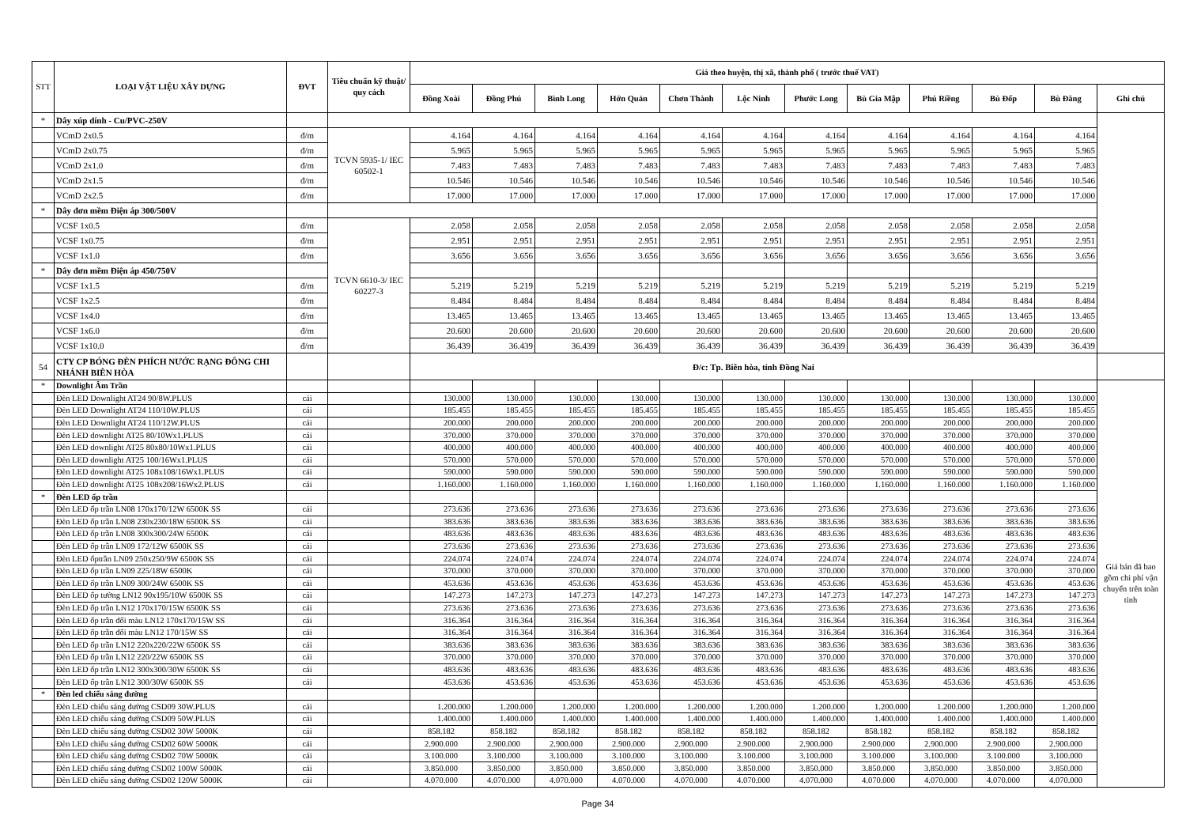| STT | LOẠI VẬT LIỆU XÂY DỰNG | ĐVT | Tiêu chuẩn kỹ thuật/ quy cách | Giá theo huyện, thị xã, thành phố ( trước thuế VAT) | | | | | | | | | | | |
| --- | --- | --- | --- | --- | --- | --- | --- | --- | --- | --- | --- | --- | --- | --- | --- |
| | | | | Đồng Xoài | Đồng Phú | Bình Long | Hớn Quản | Chơn Thành | Lộc Ninh | Phước Long | Bù Gia Mập | Phú Riềng | Bù Đốp | Bù Đăng | Ghi chú |
| * | Dây xúp dính - Cu/PVC-250V | | | | | | | | | | | | | | |
| | VCmD 2x0.5 | đ/m | TCVN 5935-1/ IEC 60502-1 | 4.164 | 4.164 | 4.164 | 4.164 | 4.164 | 4.164 | 4.164 | 4.164 | 4.164 | 4.164 | 4.164 | |
| | VCmD 2x0.75 | đ/m | | 5.965 | 5.965 | 5.965 | 5.965 | 5.965 | 5.965 | 5.965 | 5.965 | 5.965 | 5.965 | 5.965 | |
| | VCmD 2x1.0 | đ/m | | 7.483 | 7.483 | 7.483 | 7.483 | 7.483 | 7.483 | 7.483 | 7.483 | 7.483 | 7.483 | 7.483 | |
| | VCmD 2x1.5 | đ/m | | 10.546 | 10.546 | 10.546 | 10.546 | 10.546 | 10.546 | 10.546 | 10.546 | 10.546 | 10.546 | 10.546 | |
| | VCmD 2x2.5 | đ/m | | 17.000 | 17.000 | 17.000 | 17.000 | 17.000 | 17.000 | 17.000 | 17.000 | 17.000 | 17.000 | 17.000 | |
| * | Dây đơn mềm Điện áp 300/500V | | | | | | | | | | | | | | |
| | VCSF 1x0.5 | đ/m | TCVN 6610-3/ IEC 60227-3 | 2.058 | 2.058 | 2.058 | 2.058 | 2.058 | 2.058 | 2.058 | 2.058 | 2.058 | 2.058 | 2.058 | |
| | VCSF 1x0.75 | đ/m | | 2.951 | 2.951 | 2.951 | 2.951 | 2.951 | 2.951 | 2.951 | 2.951 | 2.951 | 2.951 | 2.951 | |
| | VCSF 1x1.0 | đ/m | | 3.656 | 3.656 | 3.656 | 3.656 | 3.656 | 3.656 | 3.656 | 3.656 | 3.656 | 3.656 | 3.656 | |
| * | Dây đơn mềm Điện áp 450/750V | | | | | | | | | | | | | | |
| | VCSF 1x1.5 | đ/m | | 5.219 | 5.219 | 5.219 | 5.219 | 5.219 | 5.219 | 5.219 | 5.219 | 5.219 | 5.219 | 5.219 | |
| | VCSF 1x2.5 | đ/m | | 8.484 | 8.484 | 8.484 | 8.484 | 8.484 | 8.484 | 8.484 | 8.484 | 8.484 | 8.484 | 8.484 | |
| | VCSF 1x4.0 | đ/m | | 13.465 | 13.465 | 13.465 | 13.465 | 13.465 | 13.465 | 13.465 | 13.465 | 13.465 | 13.465 | 13.465 | |
| | VCSF 1x6.0 | đ/m | | 20.600 | 20.600 | 20.600 | 20.600 | 20.600 | 20.600 | 20.600 | 20.600 | 20.600 | 20.600 | 20.600 | |
| | VCSF 1x10.0 | đ/m | | 36.439 | 36.439 | 36.439 | 36.439 | 36.439 | 36.439 | 36.439 | 36.439 | 36.439 | 36.439 | 36.439 | |
| 54 | CTY CP BÓNG ĐÈN PHÍCH NƯỚC RẠNG ĐÔNG CHI NHÁNH BIÊN HÒA | | | Đ/c: Tp. Biên hòa, tỉnh Đồng Nai | | | | | | | | | | | |
| * | Downlight Âm Trần | | | | | | | | | | | | | | Giá bán đã bao gồm chi phí vận chuyển trên toàn tỉnh |
| | Đèn LED Downlight AT24 90/8W.PLUS | cái | | 130.000 | 130.000 | 130.000 | 130.000 | 130.000 | 130.000 | 130.000 | 130.000 | 130.000 | 130.000 | 130.000 | |
| | Đèn LED Downlight AT24 110/10W.PLUS | cái | | 185.455 | 185.455 | 185.455 | 185.455 | 185.455 | 185.455 | 185.455 | 185.455 | 185.455 | 185.455 | 185.455 | |
| | Đèn LED Downlight AT24 110/12W.PLUS | cái | | 200.000 | 200.000 | 200.000 | 200.000 | 200.000 | 200.000 | 200.000 | 200.000 | 200.000 | 200.000 | 200.000 | |
| | Đèn LED downlight AT25 80/10Wx1.PLUS | cái | | 370.000 | 370.000 | 370.000 | 370.000 | 370.000 | 370.000 | 370.000 | 370.000 | 370.000 | 370.000 | 370.000 | |
| | Đèn LED downlight AT25 80x80/10Wx1.PLUS | cái | | 400.000 | 400.000 | 400.000 | 400.000 | 400.000 | 400.000 | 400.000 | 400.000 | 400.000 | 400.000 | 400.000 | |
| | Đèn LED downlight AT25 100/16Wx1.PLUS | cái | | 570.000 | 570.000 | 570.000 | 570.000 | 570.000 | 570.000 | 570.000 | 570.000 | 570.000 | 570.000 | 570.000 | |
| | Đèn LED downlight AT25 108x108/16Wx1.PLUS | cái | | 590.000 | 590.000 | 590.000 | 590.000 | 590.000 | 590.000 | 590.000 | 590.000 | 590.000 | 590.000 | 590.000 | |
| | Đèn LED downlight AT25 108x208/16Wx2.PLUS | cái | | 1.160.000 | 1.160.000 | 1.160.000 | 1.160.000 | 1.160.000 | 1.160.000 | 1.160.000 | 1.160.000 | 1.160.000 | 1.160.000 | 1.160.000 | |
| * | Đèn LED ốp trần | | | | | | | | | | | | | | |
| | Đèn LED ốp trần LN08 170x170/12W 6500K SS | cái | | 273.636 | 273.636 | 273.636 | 273.636 | 273.636 | 273.636 | 273.636 | 273.636 | 273.636 | 273.636 | 273.636 | |
| | Đèn LED ốp trần LN08 230x230/18W 6500K SS | cái | | 383.636 | 383.636 | 383.636 | 383.636 | 383.636 | 383.636 | 383.636 | 383.636 | 383.636 | 383.636 | 383.636 | |
| | Đèn LED ốp trần LN08 300x300/24W 6500K | cái | | 483.636 | 483.636 | 483.636 | 483.636 | 483.636 | 483.636 | 483.636 | 483.636 | 483.636 | 483.636 | 483.636 | |
| | Đèn LED ốp trần LN09 172/12W 6500K SS | cái | | 273.636 | 273.636 | 273.636 | 273.636 | 273.636 | 273.636 | 273.636 | 273.636 | 273.636 | 273.636 | 273.636 | |
| | Đèn LED ốptrần LN09 250x250/9W 6500K SS | cái | | 224.074 | 224.074 | 224.074 | 224.074 | 224.074 | 224.074 | 224.074 | 224.074 | 224.074 | 224.074 | 224.074 | |
| | Đèn LED ốp trần LN09 225/18W 6500K | cái | | 370.000 | 370.000 | 370.000 | 370.000 | 370.000 | 370.000 | 370.000 | 370.000 | 370.000 | 370.000 | 370.000 | |
| | Đèn LED ốp trần LN09 300/24W 6500K SS | cái | | 453.636 | 453.636 | 453.636 | 453.636 | 453.636 | 453.636 | 453.636 | 453.636 | 453.636 | 453.636 | 453.636 | |
| | Đèn LED ốp tường LN12 90x195/10W 6500K SS | cái | | 147.273 | 147.273 | 147.273 | 147.273 | 147.273 | 147.273 | 147.273 | 147.273 | 147.273 | 147.273 | 147.273 | |
| | Đèn LED ốp trần LN12 170x170/15W 6500K SS | cái | | 273.636 | 273.636 | 273.636 | 273.636 | 273.636 | 273.636 | 273.636 | 273.636 | 273.636 | 273.636 | 273.636 | |
| | Đèn LED ốp trần đổi màu LN12 170x170/15W SS | cái | | 316.364 | 316.364 | 316.364 | 316.364 | 316.364 | 316.364 | 316.364 | 316.364 | 316.364 | 316.364 | 316.364 | |
| | Đèn LED ốp trần đổi màu LN12 170/15W SS | cái | | 316.364 | 316.364 | 316.364 | 316.364 | 316.364 | 316.364 | 316.364 | 316.364 | 316.364 | 316.364 | 316.364 | |
| | Đèn LED ốp trần LN12 220x220/22W 6500K SS | cái | | 383.636 | 383.636 | 383.636 | 383.636 | 383.636 | 383.636 | 383.636 | 383.636 | 383.636 | 383.636 | 383.636 | |
| | Đèn LED ốp trần LN12 220/22W 6500K SS | cái | | 370.000 | 370.000 | 370.000 | 370.000 | 370.000 | 370.000 | 370.000 | 370.000 | 370.000 | 370.000 | 370.000 | |
| | Đèn LED ốp trần LN12 300x300/30W 6500K SS | cái | | 483.636 | 483.636 | 483.636 | 483.636 | 483.636 | 483.636 | 483.636 | 483.636 | 483.636 | 483.636 | 483.636 | |
| | Đèn LED ốp trần LN12 300/30W 6500K SS | cái | | 453.636 | 453.636 | 453.636 | 453.636 | 453.636 | 453.636 | 453.636 | 453.636 | 453.636 | 453.636 | 453.636 | |
| * | Đèn led chiếu sáng đường | | | | | | | | | | | | | | |
| | Đèn LED chiếu sáng đường CSD09 30W.PLUS | cái | | 1.200.000 | 1.200.000 | 1.200.000 | 1.200.000 | 1.200.000 | 1.200.000 | 1.200.000 | 1.200.000 | 1.200.000 | 1.200.000 | 1.200.000 | |
| | Đèn LED chiếu sáng đường CSD09 50W.PLUS | cái | | 1.400.000 | 1.400.000 | 1.400.000 | 1.400.000 | 1.400.000 | 1.400.000 | 1.400.000 | 1.400.000 | 1.400.000 | 1.400.000 | 1.400.000 | |
| | Đèn LED chiếu sáng đường CSD02 30W 5000K | cái | | 858.182 | 858.182 | 858.182 | 858.182 | 858.182 | 858.182 | 858.182 | 858.182 | 858.182 | 858.182 | 858.182 | |
| | Đèn LED chiếu sáng đường CSD02 60W 5000K | cái | | 2.900.000 | 2.900.000 | 2.900.000 | 2.900.000 | 2.900.000 | 2.900.000 | 2.900.000 | 2.900.000 | 2.900.000 | 2.900.000 | 2.900.000 | |
| | Đèn LED chiếu sáng đường CSD02 70W 5000K | cái | | 3.100.000 | 3.100.000 | 3.100.000 | 3.100.000 | 3.100.000 | 3.100.000 | 3.100.000 | 3.100.000 | 3.100.000 | 3.100.000 | 3.100.000 | |
| | Đèn LED chiếu sáng đường CSD02 100W 5000K | cái | | 3.850.000 | 3.850.000 | 3.850.000 | 3.850.000 | 3.850.000 | 3.850.000 | 3.850.000 | 3.850.000 | 3.850.000 | 3.850.000 | 3.850.000 | |
| | Đèn LED chiếu sáng đường CSD02 120W 5000K | cái | | 4.070.000 | 4.070.000 | 4.070.000 | 4.070.000 | 4.070.000 | 4.070.000 | 4.070.000 | 4.070.000 | 4.070.000 | 4.070.000 | 4.070.000 | |
Page 34